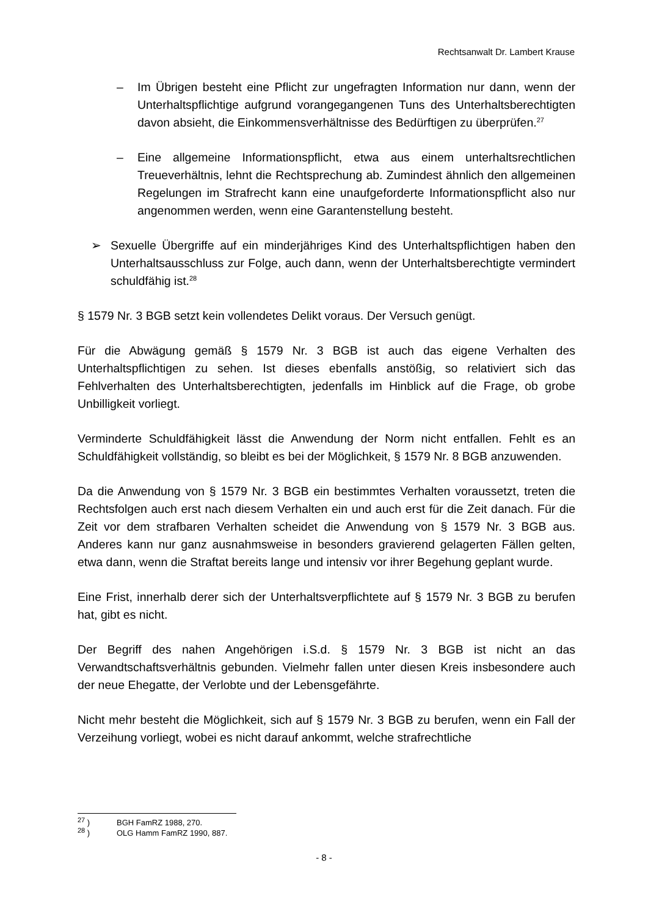Rechtsanwalt Dr. Lambert Krause
– Im Übrigen besteht eine Pflicht zur ungefragten Information nur dann, wenn der Unterhaltspflichtige aufgrund vorangegangenen Tuns des Unterhaltsberechtigten davon absieht, die Einkommensverhältnisse des Bedürftigen zu überprüfen.<sup>27</sup>
– Eine allgemeine Informationspflicht, etwa aus einem unterhaltsrechtlichen Treueverhältnis, lehnt die Rechtsprechung ab. Zumindest ähnlich den allgemeinen Regelungen im Strafrecht kann eine unaufgeforderte Informationspflicht also nur angenommen werden, wenn eine Garantenstellung besteht.
➢ Sexuelle Übergriffe auf ein minderjähriges Kind des Unterhaltspflichtigen haben den Unterhaltsausschluss zur Folge, auch dann, wenn der Unterhaltsberechtigte vermindert schuldfähig ist.<sup>28</sup>
§ 1579 Nr. 3 BGB setzt kein vollendetes Delikt voraus. Der Versuch genügt.
Für die Abwägung gemäß § 1579 Nr. 3 BGB ist auch das eigene Verhalten des Unterhaltspflichtigen zu sehen. Ist dieses ebenfalls anstößig, so relativiert sich das Fehlverhalten des Unterhaltsberechtigten, jedenfalls im Hinblick auf die Frage, ob grobe Unbilligkeit vorliegt.
Verminderte Schuldfähigkeit lässt die Anwendung der Norm nicht entfallen. Fehlt es an Schuldfähigkeit vollständig, so bleibt es bei der Möglichkeit, § 1579 Nr. 8 BGB anzuwenden.
Da die Anwendung von § 1579 Nr. 3 BGB ein bestimmtes Verhalten voraussetzt, treten die Rechtsfolgen auch erst nach diesem Verhalten ein und auch erst für die Zeit danach. Für die Zeit vor dem strafbaren Verhalten scheidet die Anwendung von § 1579 Nr. 3 BGB aus. Anderes kann nur ganz ausnahmsweise in besonders gravierend gelagerten Fällen gelten, etwa dann, wenn die Straftat bereits lange und intensiv vor ihrer Begehung geplant wurde.
Eine Frist, innerhalb derer sich der Unterhaltsverpflichtete auf § 1579 Nr. 3 BGB zu berufen hat, gibt es nicht.
Der Begriff des nahen Angehörigen i.S.d. § 1579 Nr. 3 BGB ist nicht an das Verwandtschaftsverhältnis gebunden. Vielmehr fallen unter diesen Kreis insbesondere auch der neue Ehegatte, der Verlobte und der Lebensgefährte.
Nicht mehr besteht die Möglichkeit, sich auf § 1579 Nr. 3 BGB zu berufen, wenn ein Fall der Verzeihung vorliegt, wobei es nicht darauf ankommt, welche strafrechtliche
<sup>27</sup> ) BGH FamRZ 1988, 270.
<sup>28</sup> ) OLG Hamm FamRZ 1990, 887.
- 8 -